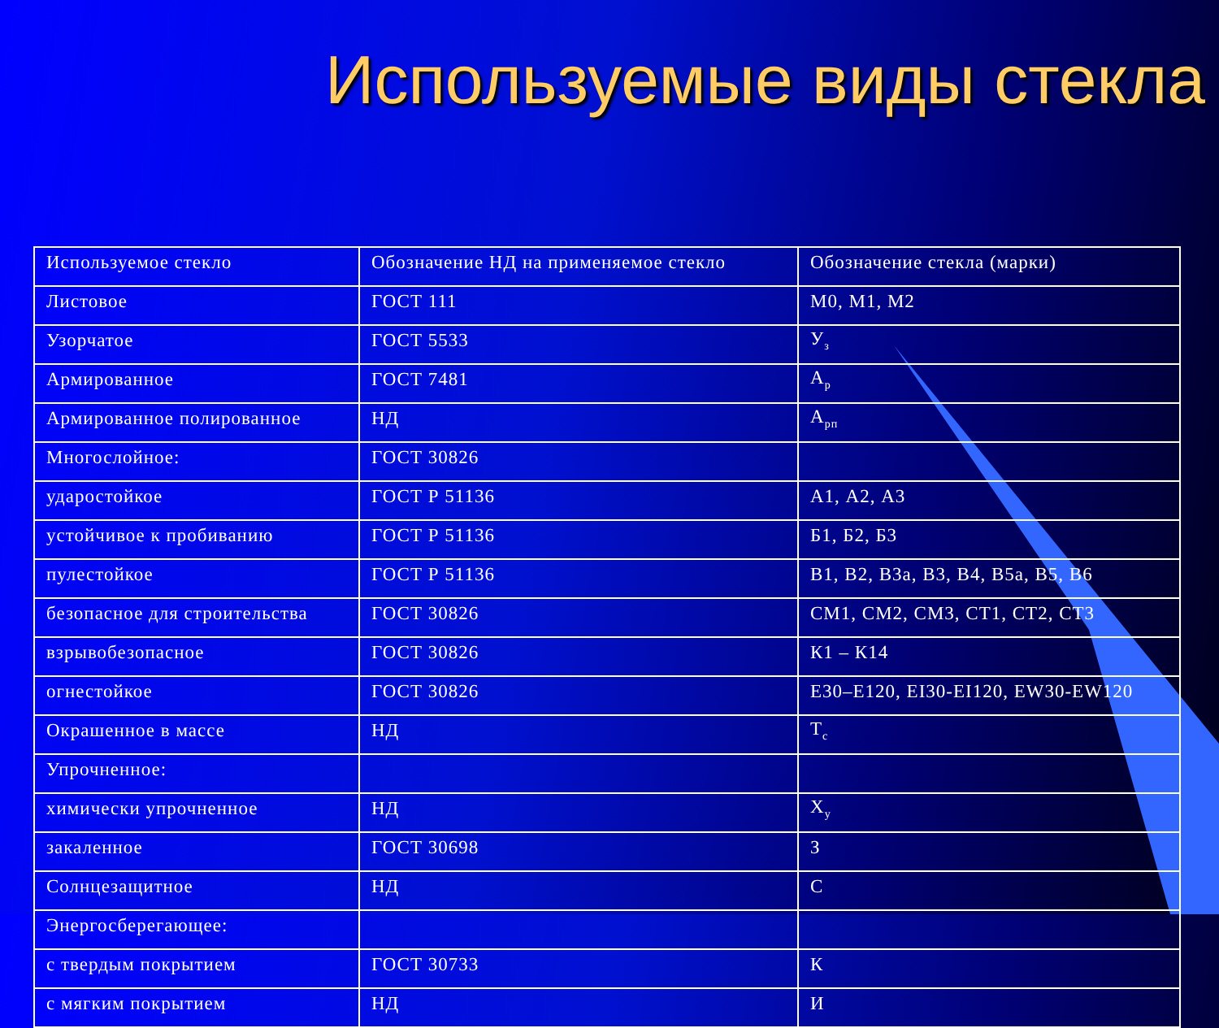Используемые виды стекла
| Используемое стекло | Обозначение НД на применяемое стекло | Обозначение стекла (марки) |
| --- | --- | --- |
| Листовое | ГОСТ 111 | М0, М1, М2 |
| Узорчатое | ГОСТ 5533 | У<sub>з</sub> |
| Армированное | ГОСТ 7481 | А<sub>р</sub> |
| Армированное полированное | НД | А<sub>рп</sub> |
| Многослойное: | ГОСТ 30826 | |
| ударостойкое | ГОСТ Р 51136 | А1, А2, А3 |
| устойчивое к пробиванию | ГОСТ Р 51136 | Б1, Б2, Б3 |
| пулестойкое | ГОСТ Р 51136 | В1, В2, В3а, В3, В4, В5а, В5, В6 |
| безопасное для строительства | ГОСТ 30826 | СМ1, СМ2, СМ3, СТ1, СТ2, СТ3 |
| взрывобезопасное | ГОСТ 30826 | К1 – К14 |
| огнестойкое | ГОСТ 30826 | Е30–Е120, ЕI30-ЕI120, ЕW30-ЕW120 |
| Окрашенное в массе | НД | Т<sub>с</sub> |
| Упрочненное: | | |
| химически упрочненное | НД | Х<sub>у</sub> |
| закаленное | ГОСТ 30698 | З |
| Солнцезащитное | НД | С |
| Энергосберегающее: | | |
| с твердым покрытием | ГОСТ 30733 | К |
| с мягким покрытием | НД | И |